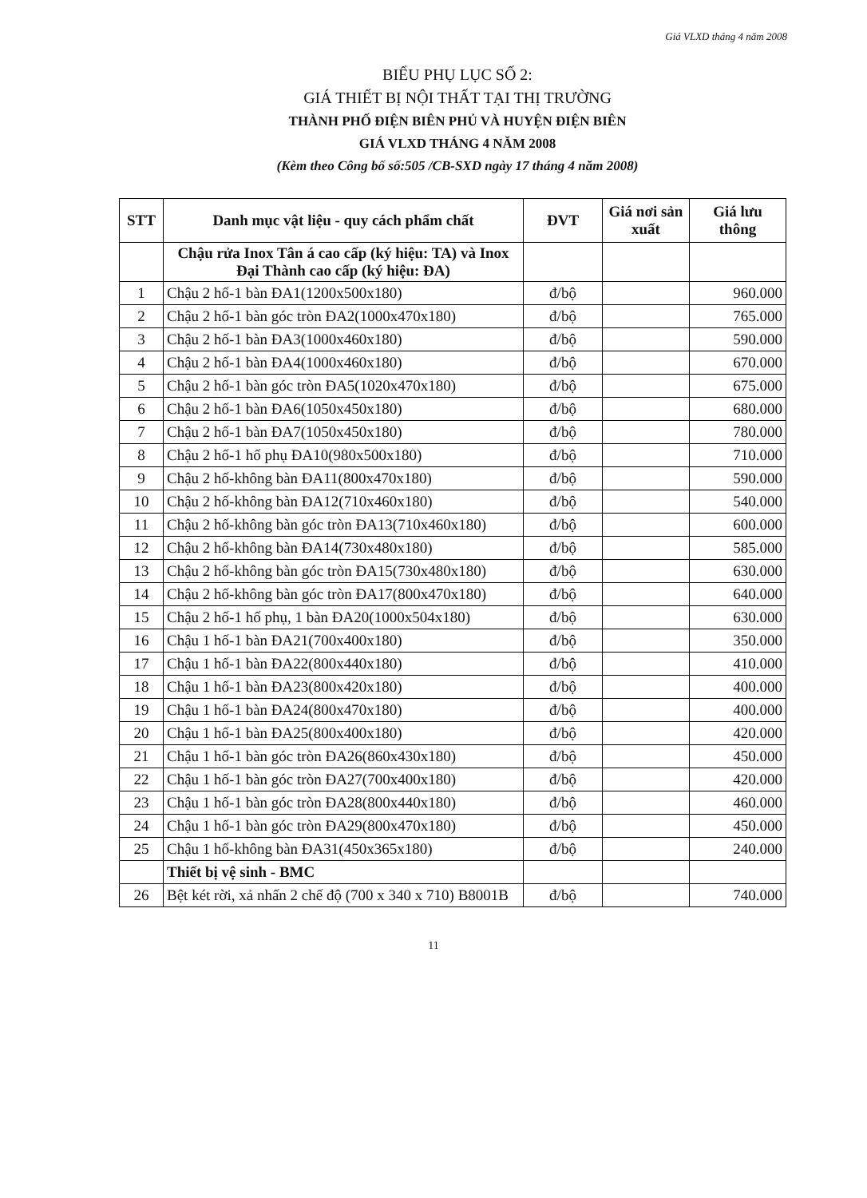Giá VLXD tháng 4 năm 2008
BIỂU PHỤ LỤC SỐ 2:
GIÁ THIẾT BỊ NỘI THẤT TẠI THỊ TRƯỜNG
THÀNH PHỐ ĐIỆN BIÊN PHỦ VÀ HUYỆN ĐIỆN BIÊN
GIÁ VLXD THÁNG 4 NĂM 2008
(Kèm theo Công bố số:505 /CB-SXD ngày 17 tháng 4 năm 2008)
| STT | Danh mục vật liệu - quy cách phẩm chất | ĐVT | Giá nơi sản xuất | Giá lưu thông |
| --- | --- | --- | --- | --- |
| | Chậu rửa Inox Tân á cao cấp (ký hiệu: TA) và Inox Đại Thành cao cấp (ký hiệu: ĐA) | | | |
| 1 | Chậu 2 hố-1 bàn ĐA1(1200x500x180) | đ/bộ | | 960.000 |
| 2 | Chậu 2 hố-1 bàn góc tròn ĐA2(1000x470x180) | đ/bộ | | 765.000 |
| 3 | Chậu 2 hố-1 bàn ĐA3(1000x460x180) | đ/bộ | | 590.000 |
| 4 | Chậu 2 hố-1 bàn ĐA4(1000x460x180) | đ/bộ | | 670.000 |
| 5 | Chậu 2 hố-1 bàn góc tròn ĐA5(1020x470x180) | đ/bộ | | 675.000 |
| 6 | Chậu 2 hố-1 bàn ĐA6(1050x450x180) | đ/bộ | | 680.000 |
| 7 | Chậu 2 hố-1 bàn ĐA7(1050x450x180) | đ/bộ | | 780.000 |
| 8 | Chậu 2 hố-1 hố phụ ĐA10(980x500x180) | đ/bộ | | 710.000 |
| 9 | Chậu 2 hố-không bàn ĐA11(800x470x180) | đ/bộ | | 590.000 |
| 10 | Chậu 2 hố-không bàn ĐA12(710x460x180) | đ/bộ | | 540.000 |
| 11 | Chậu 2 hố-không bàn góc tròn ĐA13(710x460x180) | đ/bộ | | 600.000 |
| 12 | Chậu 2 hố-không bàn ĐA14(730x480x180) | đ/bộ | | 585.000 |
| 13 | Chậu 2 hố-không bàn góc tròn ĐA15(730x480x180) | đ/bộ | | 630.000 |
| 14 | Chậu 2 hố-không bàn góc tròn ĐA17(800x470x180) | đ/bộ | | 640.000 |
| 15 | Chậu 2 hố-1 hố phụ, 1 bàn ĐA20(1000x504x180) | đ/bộ | | 630.000 |
| 16 | Chậu 1 hố-1 bàn ĐA21(700x400x180) | đ/bộ | | 350.000 |
| 17 | Chậu 1 hố-1 bàn ĐA22(800x440x180) | đ/bộ | | 410.000 |
| 18 | Chậu 1 hố-1 bàn ĐA23(800x420x180) | đ/bộ | | 400.000 |
| 19 | Chậu 1 hố-1 bàn ĐA24(800x470x180) | đ/bộ | | 400.000 |
| 20 | Chậu 1 hố-1 bàn ĐA25(800x400x180) | đ/bộ | | 420.000 |
| 21 | Chậu 1 hố-1 bàn góc tròn ĐA26(860x430x180) | đ/bộ | | 450.000 |
| 22 | Chậu 1 hố-1 bàn góc tròn ĐA27(700x400x180) | đ/bộ | | 420.000 |
| 23 | Chậu 1 hố-1 bàn góc tròn ĐA28(800x440x180) | đ/bộ | | 460.000 |
| 24 | Chậu 1 hố-1 bàn góc tròn ĐA29(800x470x180) | đ/bộ | | 450.000 |
| 25 | Chậu 1 hố-không bàn ĐA31(450x365x180) | đ/bộ | | 240.000 |
| | Thiết bị vệ sinh - BMC | | | |
| 26 | Bệt két rời, xả nhấn 2 chế độ (700 x 340 x 710) B8001B | đ/bộ | | 740.000 |
11